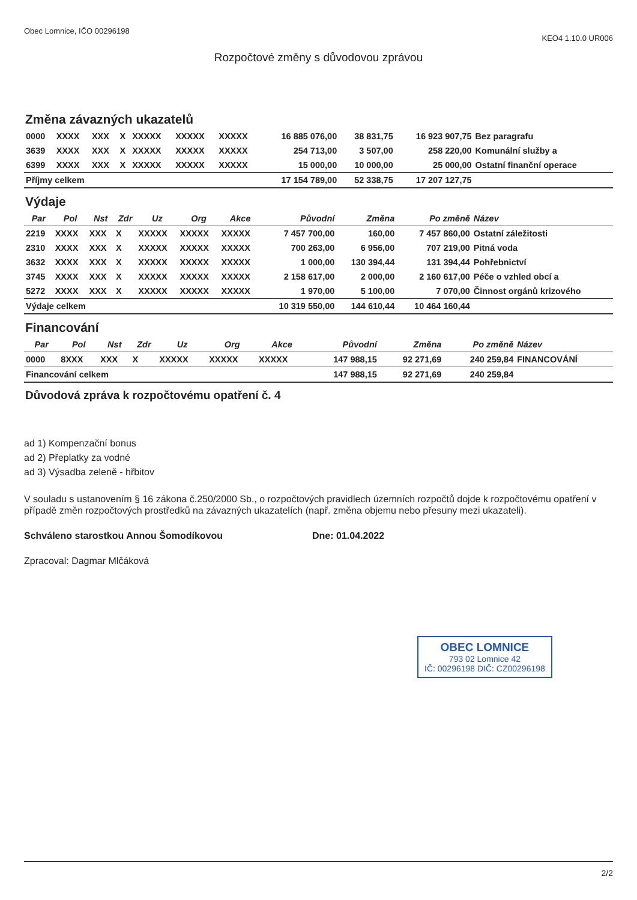Obec Lomnice, IČO 00296198 KEO4 1.10.0 UR006
Rozpočtové změny s důvodovou zprávou
Změna závazných ukazatelů
| 0000 | XXXX | XXX | X | XXXXX | XXXXX | XXXXX | 16 885 076,00 | 38 831,75 | 16 923 907,75 | Bez paragrafu |
| 3639 | XXXX | XXX | X | XXXXX | XXXXX | XXXXX | 254 713,00 | 3 507,00 | 258 220,00 | Komunální služby a |
| 6399 | XXXX | XXX | X | XXXXX | XXXXX | XXXXX | 15 000,00 | 10 000,00 | 25 000,00 | Ostatní finanční operace |
| Příjmy celkem | | | | | | | 17 154 789,00 | 52 338,75 | 17 207 127,75 | |
Výdaje
| Par | Pol | Nst | Zdr | Uz | Org | Akce | Původní | Změna | Po změně | Název |
| --- | --- | --- | --- | --- | --- | --- | --- | --- | --- | --- |
| 2219 | XXXX | XXX | X | XXXXX | XXXXX | XXXXX | 7 457 700,00 | 160,00 | 7 457 860,00 | Ostatní záležitosti |
| 2310 | XXXX | XXX | X | XXXXX | XXXXX | XXXXX | 700 263,00 | 6 956,00 | 707 219,00 | Pitná voda |
| 3632 | XXXX | XXX | X | XXXXX | XXXXX | XXXXX | 1 000,00 | 130 394,44 | 131 394,44 | Pohřebnictví |
| 3745 | XXXX | XXX | X | XXXXX | XXXXX | XXXXX | 2 158 617,00 | 2 000,00 | 2 160 617,00 | Péče o vzhled obcí a |
| 5272 | XXXX | XXX | X | XXXXX | XXXXX | XXXXX | 1 970,00 | 5 100,00 | 7 070,00 | Činnost orgánů krizového |
| Výdaje celkem | | | | | | | 10 319 550,00 | 144 610,44 | 10 464 160,44 | |
Financování
| Par | Pol | Nst | Zdr | Uz | Org | Akce | Původní | Změna | Po změně | Název |
| --- | --- | --- | --- | --- | --- | --- | --- | --- | --- | --- |
| 0000 | 8XXX | XXX | X | XXXXX | XXXXX | XXXXX | 147 988,15 | 92 271,69 | 240 259,84 | FINANCOVÁNÍ |
| Financování celkem | | | | | | | 147 988,15 | 92 271,69 | 240 259,84 | |
Důvodová zpráva k rozpočtovému opatření č. 4
ad 1) Kompenzační bonus
ad 2) Přeplatky za vodné
ad 3) Výsadba zeleně - hřbitov
V souladu s ustanovením § 16 zákona č.250/2000 Sb., o rozpočtových pravidlech územních rozpočtů dojde k rozpočtovému opatření v případě změn rozpočtových prostředků na závazných ukazatelích (např. změna objemu nebo přesuny mezi ukazateli).
Schváleno starostkou Annou Šomodíkovou Dne: 01.04.2022
Zpracoval: Dagmar Mlčáková
OBEC LOMNICE
793 02 Lomnice 42
IČ: 00296198 DIČ: CZ00296198
2/2